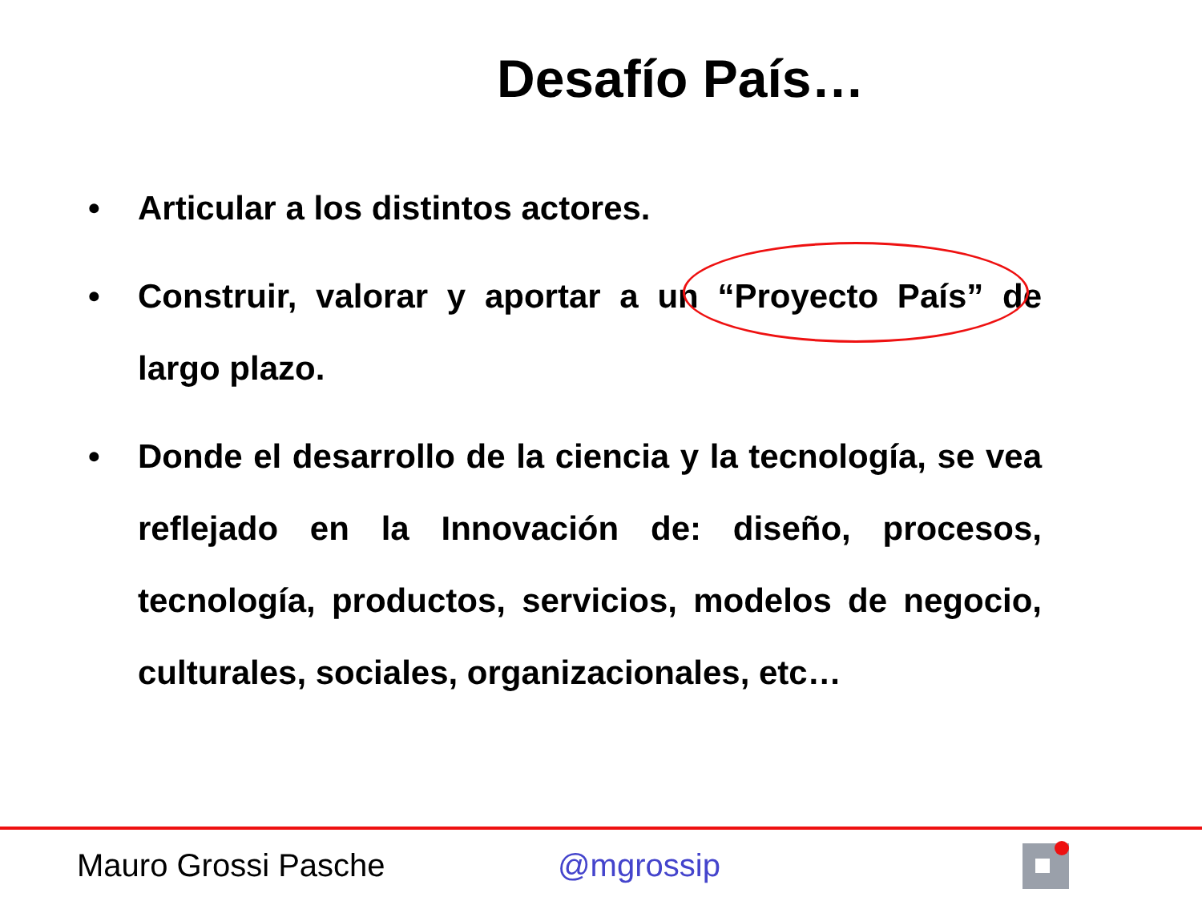Desafío País…
• Articular a los distintos actores.
• Construir, valorar y aportar a un “Proyecto País” de largo plazo.
• Donde el desarrollo de la ciencia y la tecnología, se vea reflejado en la Innovación de: diseño, procesos, tecnología, productos, servicios, modelos de negocio, culturales, sociales, organizacionales, etc…
Mauro Grossi Pasche @mgrossip